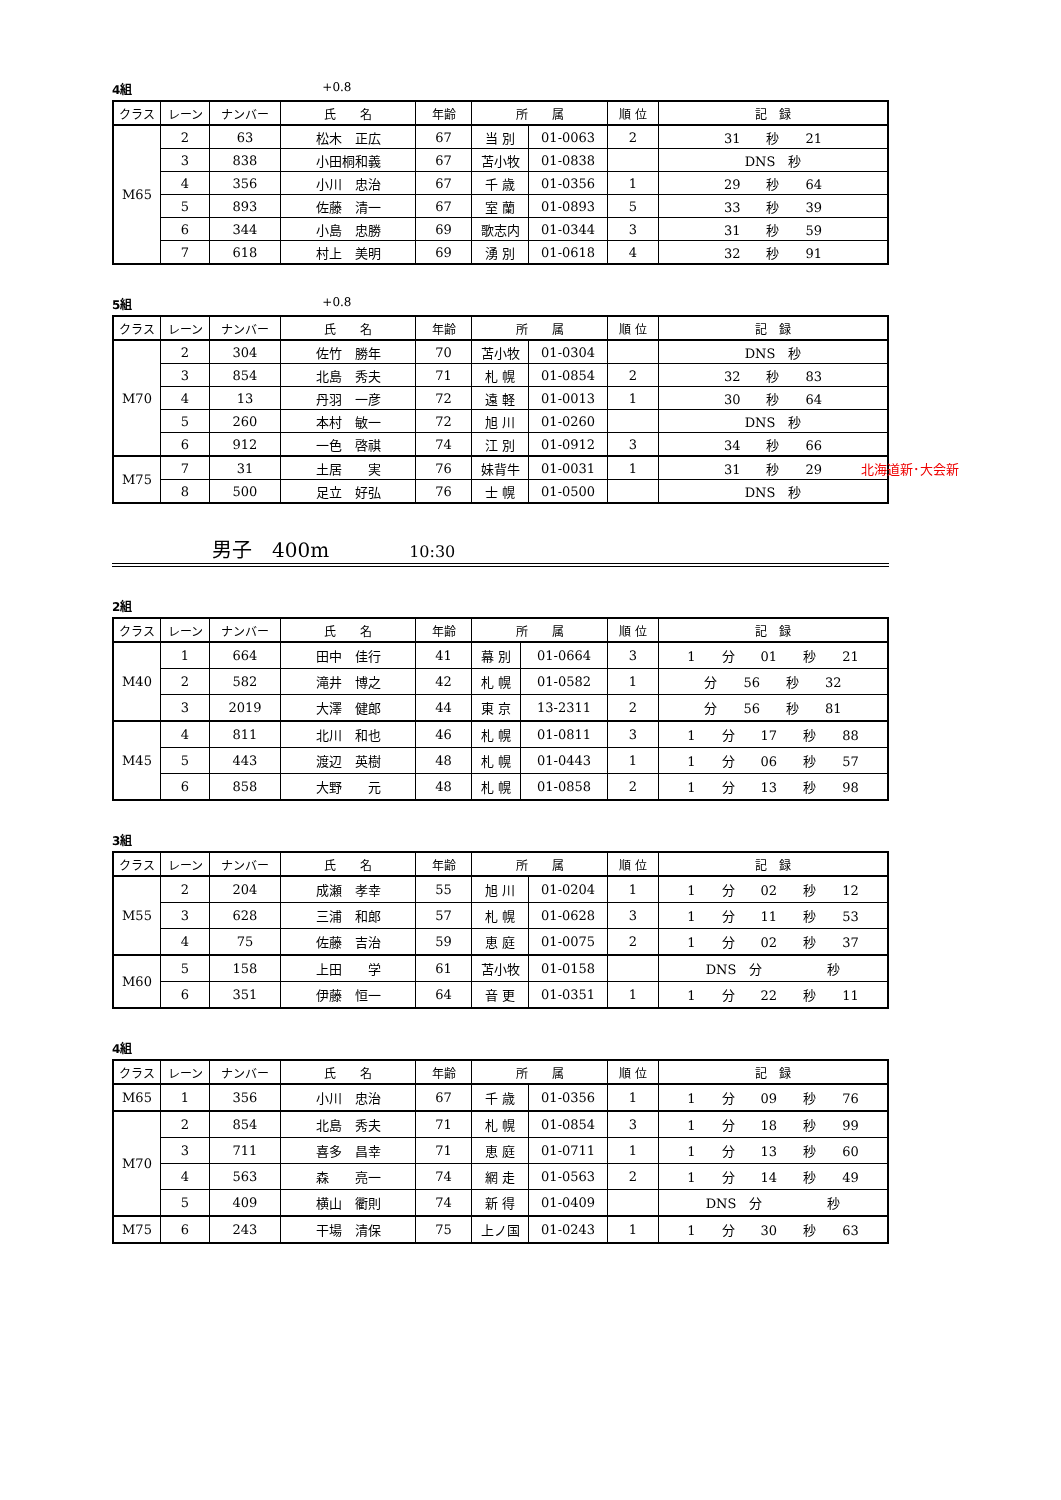4組 +0.8
| クラス | レーン | ナンバー | 氏 名 | 年齢 | 所 属 | | 順 位 | 記 録 |
| --- | --- | --- | --- | --- | --- | --- | --- | --- |
| M65 | 2 | 63 | 松木 正広 | 67 | 当 別 | 01-0063 | 2 | 31 秒 21 |
| | 3 | 838 | 小田桐和義 | 67 | 苫小牧 | 01-0838 | | DNS 秒 |
| | 4 | 356 | 小川 忠治 | 67 | 千 歳 | 01-0356 | 1 | 29 秒 64 |
| | 5 | 893 | 佐藤 清一 | 67 | 室 蘭 | 01-0893 | 5 | 33 秒 39 |
| | 6 | 344 | 小島 忠勝 | 69 | 歌志内 | 01-0344 | 3 | 31 秒 59 |
| | 7 | 618 | 村上 美明 | 69 | 湧 別 | 01-0618 | 4 | 32 秒 91 |
5組 +0.8
| クラス | レーン | ナンバー | 氏 名 | 年齢 | 所 属 | | 順 位 | 記 録 |
| --- | --- | --- | --- | --- | --- | --- | --- | --- |
| M70 | 2 | 304 | 佐竹 勝年 | 70 | 苫小牧 | 01-0304 | | DNS 秒 |
| | 3 | 854 | 北島 秀夫 | 71 | 札 幌 | 01-0854 | 2 | 32 秒 83 |
| | 4 | 13 | 丹羽 一彦 | 72 | 遠 軽 | 01-0013 | 1 | 30 秒 64 |
| | 5 | 260 | 本村 敏一 | 72 | 旭 川 | 01-0260 | | DNS 秒 |
| | 6 | 912 | 一色 啓祺 | 74 | 江 別 | 01-0912 | 3 | 34 秒 66 |
| M75 | 7 | 31 | 土居 実 | 76 | 妹背牛 | 01-0031 | 1 | 31 秒 29 北海道新･大会新 |
| | 8 | 500 | 足立 好弘 | 76 | 士 幌 | 01-0500 | | DNS 秒 |
男子　400m 10:30
2組
| クラス | レーン | ナンバー | 氏 名 | 年齢 | 所 属 | | 順 位 | 記 録 |
| --- | --- | --- | --- | --- | --- | --- | --- | --- |
| M40 | 1 | 664 | 田中 佳行 | 41 | 幕 別 | 01-0664 | 3 | 1 分 01 秒 21 |
| | 2 | 582 | 滝井 博之 | 42 | 札 幌 | 01-0582 | 1 | 分 56 秒 32 |
| | 3 | 2019 | 大澤 健郎 | 44 | 東 京 | 13-2311 | 2 | 分 56 秒 81 |
| M45 | 4 | 811 | 北川 和也 | 46 | 札 幌 | 01-0811 | 3 | 1 分 17 秒 88 |
| | 5 | 443 | 渡辺 英樹 | 48 | 札 幌 | 01-0443 | 1 | 1 分 06 秒 57 |
| | 6 | 858 | 大野 元 | 48 | 札 幌 | 01-0858 | 2 | 1 分 13 秒 98 |
3組
| クラス | レーン | ナンバー | 氏 名 | 年齢 | 所 属 | | 順 位 | 記 録 |
| --- | --- | --- | --- | --- | --- | --- | --- | --- |
| M55 | 2 | 204 | 成瀬 孝幸 | 55 | 旭 川 | 01-0204 | 1 | 1 分 02 秒 12 |
| | 3 | 628 | 三浦 和郎 | 57 | 札 幌 | 01-0628 | 3 | 1 分 11 秒 53 |
| | 4 | 75 | 佐藤 吉治 | 59 | 恵 庭 | 01-0075 | 2 | 1 分 02 秒 37 |
| M60 | 5 | 158 | 上田 学 | 61 | 苫小牧 | 01-0158 | | DNS 分 秒 |
| | 6 | 351 | 伊藤 恒一 | 64 | 音 更 | 01-0351 | 1 | 1 分 22 秒 11 |
4組
| クラス | レーン | ナンバー | 氏 名 | 年齢 | 所 属 | | 順 位 | 記 録 |
| --- | --- | --- | --- | --- | --- | --- | --- | --- |
| M65 | 1 | 356 | 小川 忠治 | 67 | 千 歳 | 01-0356 | 1 | 1 分 09 秒 76 |
| M70 | 2 | 854 | 北島 秀夫 | 71 | 札 幌 | 01-0854 | 3 | 1 分 18 秒 99 |
| | 3 | 711 | 喜多 昌幸 | 71 | 恵 庭 | 01-0711 | 1 | 1 分 13 秒 60 |
| | 4 | 563 | 森 亮一 | 74 | 網 走 | 01-0563 | 2 | 1 分 14 秒 49 |
| | 5 | 409 | 横山 衢則 | 74 | 新 得 | 01-0409 | | DNS 分 秒 |
| M75 | 6 | 243 | 干場 清保 | 75 | 上ノ国 | 01-0243 | 1 | 1 分 30 秒 63 |